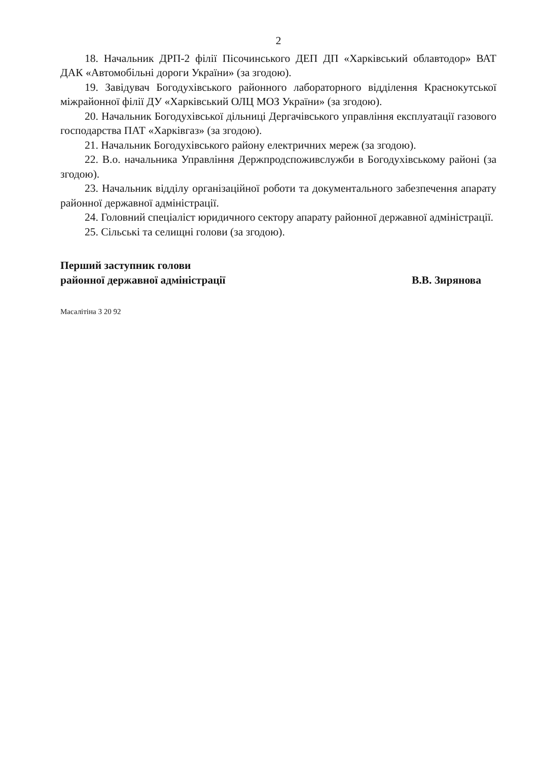2
18. Начальник ДРП-2 філії Пісочинського ДЕП ДП «Харківський облавтодор» ВАТ ДАК «Автомобільні дороги України» (за згодою).
19. Завідувач Богодухівського районного лабораторного відділення Краснокутської міжрайонної філії ДУ «Харківський ОЛЦ МОЗ України» (за згодою).
20. Начальник Богодухівської дільниці Дергачівського управління експлуатації газового господарства ПАТ «Харківгаз» (за згодою).
21. Начальник Богодухівського району електричних мереж (за згодою).
22. В.о. начальника Управління Держпродспоживслужби в Богодухівському районі (за згодою).
23. Начальник відділу організаційної роботи та документального забезпечення апарату районної державної адміністрації.
24. Головний спеціаліст юридичного сектору апарату районної державної адміністрації.
25. Сільські та селищні голови (за згодою).
Перший заступник голови
районної державної адміністрації
В.В. Зирянова
Масалітіна 3 20 92